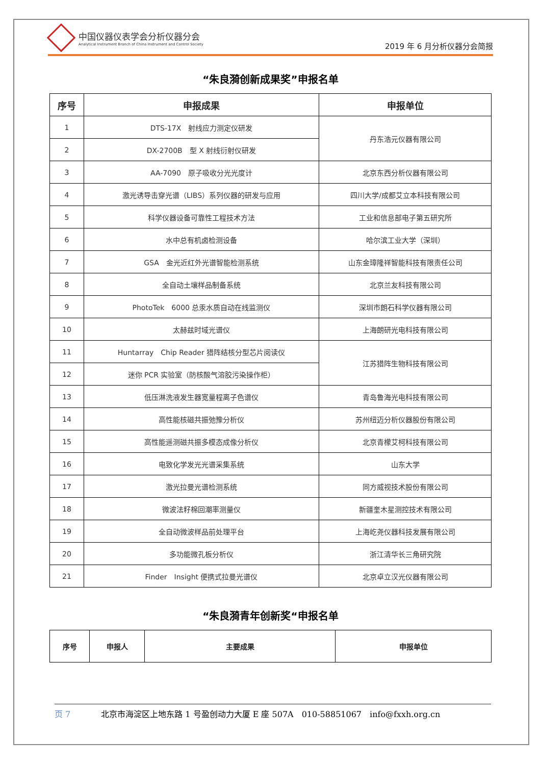中国仪器仪表学会分析仪器分会
Analytical Instrument Branch of China Instrument and Control Society
2019 年 6 月分析仪器分会简报
“朱良漪创新成果奖”申报名单
| 序号 | 申报成果 | 申报单位 |
| --- | --- | --- |
| 1 | DTS-17X 射线应力测定仪研发 | 丹东浩元仪器有限公司 |
| 2 | DX-2700B 型 X 射线衍射仪研发 | |
| 3 | AA-7090 原子吸收分光光度计 | 北京东西分析仪器有限公司 |
| 4 | 激光诱导击穿光谱（LIBS）系列仪器的研发与应用 | 四川大学/成都艾立本科技有限公司 |
| 5 | 科学仪器设备可靠性工程技术方法 | 工业和信息部电子第五研究所 |
| 6 | 水中总有机卤检测设备 | 哈尔滨工业大学（深圳） |
| 7 | GSA 金光近红外光谱智能检测系统 | 山东金璋隆祥智能科技有限责任公司 |
| 8 | 全自动土壤样品制备系统 | 北京兰友科技有限公司 |
| 9 | PhotoTek 6000 总汞水质自动在线监测仪 | 深圳市朗石科学仪器有限公司 |
| 10 | 太赫兹时域光谱仪 | 上海朗研光电科技有限公司 |
| 11 | Huntarray Chip Reader 猎阵结核分型芯片阅读仪 | 江苏猎阵生物科技有限公司 |
| 12 | 迷你 PCR 实验室（防核酸气溶胶污染操作柜） | |
| 13 | 低压淋洗液发生器宽量程离子色谱仪 | 青岛鲁海光电科技有限公司 |
| 14 | 高性能核磁共振弛豫分析仪 | 苏州纽迈分析仪器股份有限公司 |
| 15 | 高性能遥测磁共振多模态成像分析仪 | 北京青檬艾柯科技有限公司 |
| 16 | 电致化学发光光谱采集系统 | 山东大学 |
| 17 | 激光拉曼光谱检测系统 | 同方威视技术股份有限公司 |
| 18 | 微波法籽棉回潮率测量仪 | 新疆奎木星测控技术有限公司 |
| 19 | 全自动微波样品前处理平台 | 上海屹尧仪器科技发展有限公司 |
| 20 | 多功能微孔板分析仪 | 浙江清华长三角研究院 |
| 21 | Finder Insight 便携式拉曼光谱仪 | 北京卓立汉光仪器有限公司 |
“朱良漪青年创新奖“申报名单
| 序号 | 申报人 | 主要成果 | 申报单位 |
| --- | --- | --- | --- |
页 7 北京市海淀区上地东路 1 号盈创动力大厦 E 座 507A　010-58851067　info@fxxh.org.cn